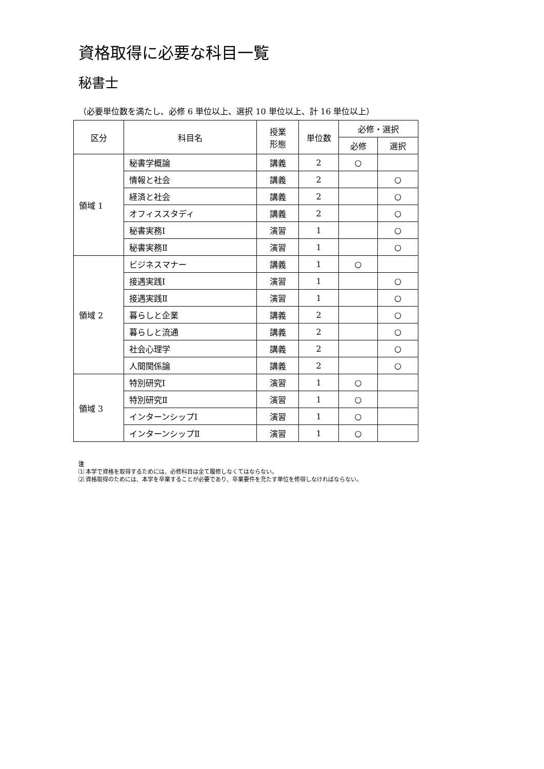資格取得に必要な科目一覧
秘書士
（必要単位数を満たし、必修 6 単位以上、選択 10 単位以上、計 16 単位以上）
| 区分 | 科目名 | 授業 形態 | 単位数 | 必修・選択 | |
| --- | --- | --- | --- | --- | --- |
| | | | | 必修 | 選択 |
| 領域 1 | 秘書学概論 | 講義 | 2 | ○ | |
| | 情報と社会 | 講義 | 2 | | ○ |
| | 経済と社会 | 講義 | 2 | | ○ |
| | オフィススタディ | 講義 | 2 | | ○ |
| | 秘書実務Ⅰ | 演習 | 1 | | ○ |
| | 秘書実務Ⅱ | 演習 | 1 | | ○ |
| 領域 2 | ビジネスマナー | 講義 | 1 | ○ | |
| | 接遇実践Ⅰ | 演習 | 1 | | ○ |
| | 接遇実践Ⅱ | 演習 | 1 | | ○ |
| | 暮らしと企業 | 講義 | 2 | | ○ |
| | 暮らしと流通 | 講義 | 2 | | ○ |
| | 社会心理学 | 講義 | 2 | | ○ |
| | 人間関係論 | 講義 | 2 | | ○ |
| 領域 3 | 特別研究Ⅰ | 演習 | 1 | ○ | |
| | 特別研究Ⅱ | 演習 | 1 | ○ | |
| | インターンシップⅠ | 演習 | 1 | ○ | |
| | インターンシップⅡ | 演習 | 1 | ○ | |
注
⑴ 本学で資格を取得するためには、必修科目は全て履修しなくてはならない。
⑵ 資格取得のためには、本学を卒業することが必要であり、卒業要件を充たす単位を修得しなければならない。